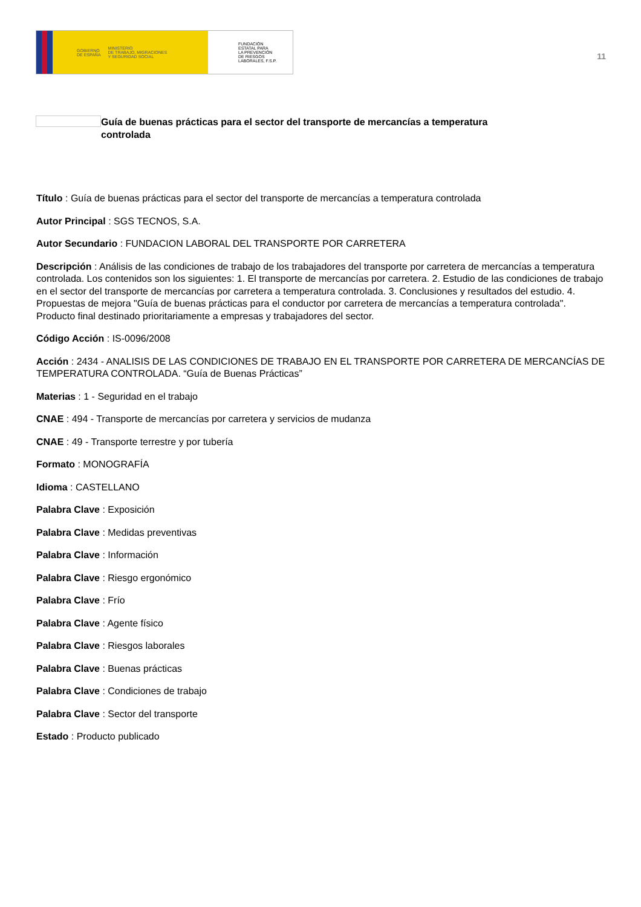GOBIERNO
DE ESPAÑA MINISTERIO
DE TRABAJO, MIGRACIONES
Y SEGURIDAD SOCIAL
FUNDACIÓN
ESTATAL PARA
LA PREVENCIÓN
DE RIESGOS
LABORALES, F.S.P.
11
Guía de buenas prácticas para el sector del transporte de mercancías a temperatura controlada
Título : Guía de buenas prácticas para el sector del transporte de mercancías a temperatura controlada
Autor Principal : SGS TECNOS, S.A.
Autor Secundario : FUNDACION LABORAL DEL TRANSPORTE POR CARRETERA
Descripción : Análisis de las condiciones de trabajo de los trabajadores del transporte por carretera de mercancías a temperatura controlada. Los contenidos son los siguientes: 1. El transporte de mercancías por carretera. 2. Estudio de las condiciones de trabajo en el sector del transporte de mercancías por carretera a temperatura controlada. 3. Conclusiones y resultados del estudio. 4. Propuestas de mejora "Guía de buenas prácticas para el conductor por carretera de mercancías a temperatura controlada". Producto final destinado prioritariamente a empresas y trabajadores del sector.
Código Acción : IS-0096/2008
Acción : 2434 - ANALISIS DE LAS CONDICIONES DE TRABAJO EN EL TRANSPORTE POR CARRETERA DE MERCANCÍAS DE TEMPERATURA CONTROLADA. “Guía de Buenas Prácticas”
Materias : 1 - Seguridad en el trabajo
CNAE : 494 - Transporte de mercancías por carretera y servicios de mudanza
CNAE : 49 - Transporte terrestre y por tubería
Formato : MONOGRAFÍA
Idioma : CASTELLANO
Palabra Clave : Exposición
Palabra Clave : Medidas preventivas
Palabra Clave : Información
Palabra Clave : Riesgo ergonómico
Palabra Clave : Frío
Palabra Clave : Agente físico
Palabra Clave : Riesgos laborales
Palabra Clave : Buenas prácticas
Palabra Clave : Condiciones de trabajo
Palabra Clave : Sector del transporte
Estado : Producto publicado